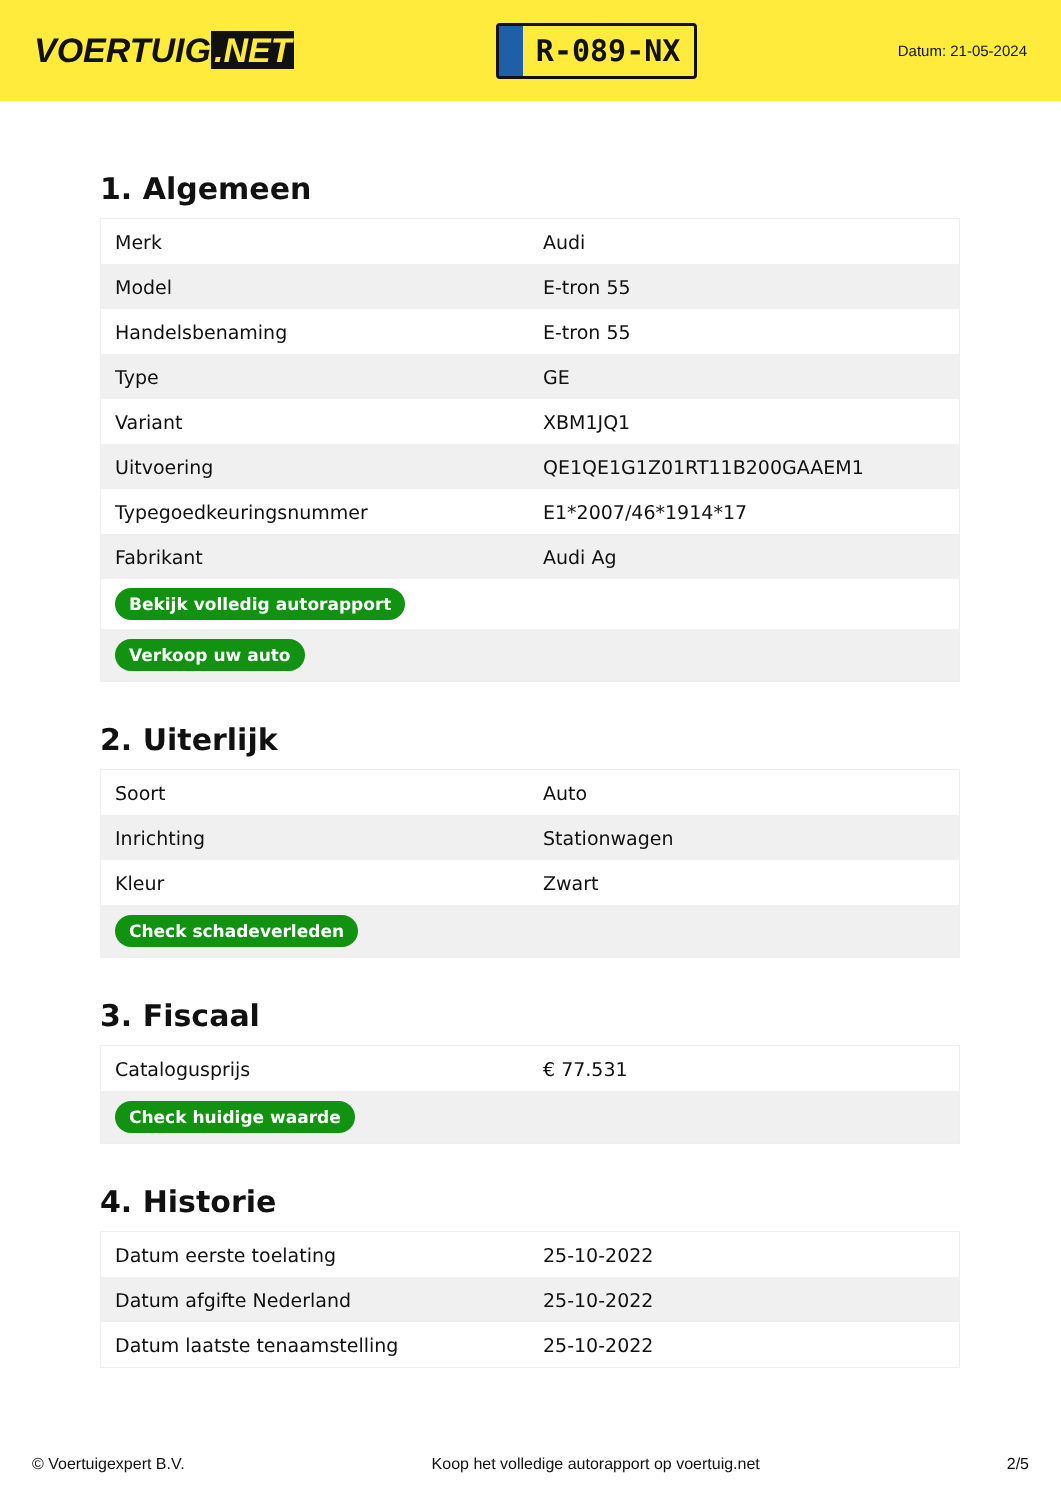VOERTUIG.NET
R-089-NX
Datum: 21-05-2024
1. Algemeen
| Merk | Audi |
| Model | E-tron 55 |
| Handelsbenaming | E-tron 55 |
| Type | GE |
| Variant | XBM1JQ1 |
| Uitvoering | QE1QE1G1Z01RT11B200GAAEM1 |
| Typegoedkeuringsnummer | E1*2007/46*1914*17 |
| Fabrikant | Audi Ag |
| Bekijk volledig autorapport | |
| Verkoop uw auto | |
2. Uiterlijk
| Soort | Auto |
| Inrichting | Stationwagen |
| Kleur | Zwart |
| Check schadeverleden | |
3. Fiscaal
| Catalogusprijs | € 77.531 |
| Check huidige waarde | |
4. Historie
| Datum eerste toelating | 25-10-2022 |
| Datum afgifte Nederland | 25-10-2022 |
| Datum laatste tenaamstelling | 25-10-2022 |
© Voertuigexpert B.V. Koop het volledige autorapport op voertuig.net 2/5